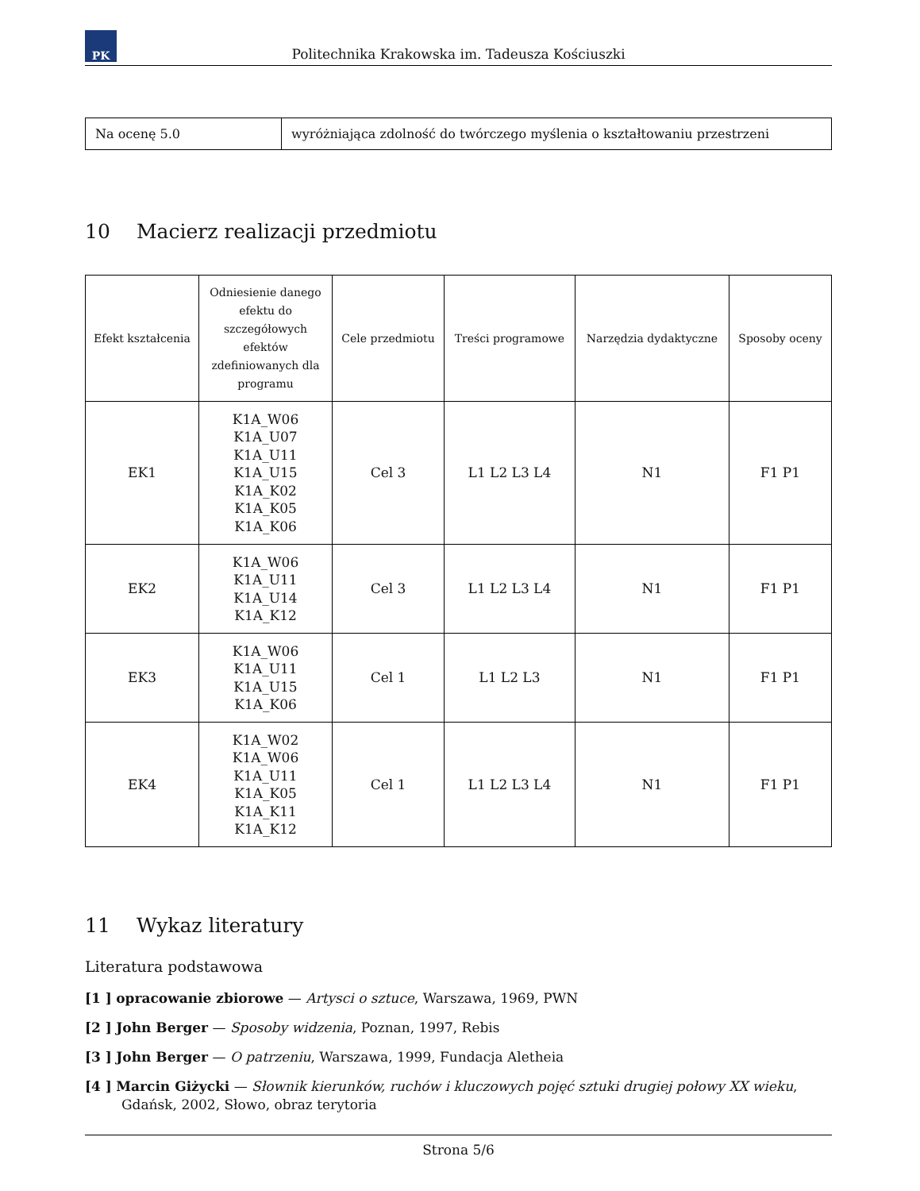PK
Politechnika Krakowska im. Tadeusza Kościuszki
| Na ocenę 5.0 | wyróżniająca zdolność do twórczego myślenia o kształtowaniu przestrzeni |
10 Macierz realizacji przedmiotu
| Efekt kształcenia | Odniesienie danego efektu do szczegółowych efektów zdefiniowanych dla programu | Cele przedmiotu | Treści programowe | Narzędzia dydaktyczne | Sposoby oceny |
| --- | --- | --- | --- | --- | --- |
| EK1 | K1A_W06 K1A_U07 K1A_U11 K1A_U15 K1A_K02 K1A_K05 K1A_K06 | Cel 3 | L1 L2 L3 L4 | N1 | F1 P1 |
| EK2 | K1A_W06 K1A_U11 K1A_U14 K1A_K12 | Cel 3 | L1 L2 L3 L4 | N1 | F1 P1 |
| EK3 | K1A_W06 K1A_U11 K1A_U15 K1A_K06 | Cel 1 | L1 L2 L3 | N1 | F1 P1 |
| EK4 | K1A_W02 K1A_W06 K1A_U11 K1A_K05 K1A_K11 K1A_K12 | Cel 1 | L1 L2 L3 L4 | N1 | F1 P1 |
11 Wykaz literatury
Literatura podstawowa
[1 ] opracowanie zbiorowe — Artysci o sztuce, Warszawa, 1969, PWN
[2 ] John Berger — Sposoby widzenia, Poznan, 1997, Rebis
[3 ] John Berger — O patrzeniu, Warszawa, 1999, Fundacja Aletheia
[4 ] Marcin Giżycki — Słownik kierunków, ruchów i kluczowych pojęć sztuki drugiej połowy XX wieku, Gdańsk, 2002, Słowo, obraz terytoria
Strona 5/6